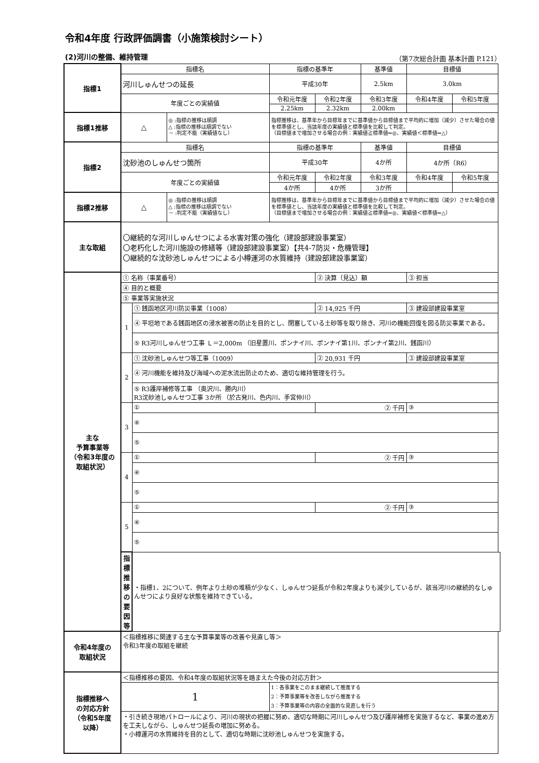令和4年度 行政評価調書（小施策検討シート）
(2)河川の整備、維持管理 （第7次総合計画 基本計画 P.121）
| 指標1 | 指標名 | | | 指標の基準年 | | 基準値 | 目標値 | |
| | 河川しゅんせつの延長 | | | 平成30年 | | 2.5km | 3.0km | |
| | 年度ごとの実績値 | | | 令和元年度 | 令和2年度 | 令和3年度 | 令和4年度 | 令和5年度 |
| | | | | 2.25km | 2.32km | 2.00km | | |
| 指標1推移 | △ | | ◎ :指標の推移は順調 △ :指標の推移は順調でない － :判定不能（実績値なし） | 指標推移は、基準年から目標年までに基準値から目標値まで平均的に増加（減少）させた場合の値を標準値とし、当該年度の実績値と標準値を比較して判定。 （目標値まで増加させる場合の例：実績値≧標準値⇒◎、実績値＜標準値⇒△） | | | | |
| 指標2 | 指標名 | | | 指標の基準年 | | 基準値 | 目標値 | |
| | 沈砂池のしゅんせつ箇所 | | | 平成30年 | | 4か所 | 4か所（R6） | |
| | 年度ごとの実績値 | | | 令和元年度 | 令和2年度 | 令和3年度 | 令和4年度 | 令和5年度 |
| | | | | 4か所 | 4か所 | 3か所 | | |
| 指標2推移 | △ | | ◎ :指標の推移は順調 △ :指標の推移は順調でない － :判定不能（実績値なし） | 指標推移は、基準年から目標年までに基準値から目標値まで平均的に増加（減少）させた場合の値を標準値とし、当該年度の実績値と標準値を比較して判定。 （目標値まで増加させる場合の例：実績値≧標準値⇒◎、実績値＜標準値⇒△） | | | | |
| 主な取組 | 〇継続的な河川しゅんせつによる水害対策の強化（建設部建設事業室） 〇老朽化した河川施設の修繕等（建設部建設事業室）【共4-7防災・危機管理】 〇継続的な沈砂池しゅんせつによる小樽運河の水質維持（建設部建設事業室） | | | | | | | |
| 主な 予算事業等 （令和3年度の 取組状況） | ① 名称（事業番号） | | | | ② 決算（見込）額 | | ③ 担当 | |
| | ④ 目的と概要 | | | | | | | |
| | ⑤ 事業等実施状況 | | | | | | | |
| | 1 | ① 銭函地区河川防災事業（1008） | | | ② 14,925 千円 | | ③ 建設部建設事業室 | |
| | | ④ 平坦地である銭函地区の浸水被害の防止を目的とし、閉塞している土砂等を取り除き、河川の機能回復を図る防災事業である。 | | | | | | |
| | | ⑤ R3河川しゅんせつ工事 Ｌ＝2,000m （旧星置川、ポンナイ川、ポンナイ第1川、ポンナイ第2川、銭函川） | | | | | | |
| | 2 | ① 沈砂池しゅんせつ等工事（1009） | | | ② 20,931 千円 | | ③ 建設部建設事業室 | |
| | | ④ 河川機能を維持及び海域への泥水流出防止のため、適切な維持管理を行う。 | | | | | | |
| | | ⑤ R3護岸補修等工事 （奥沢川、勝内川） R3沈砂池しゅんせつ工事 3か所 （於古発川、色内川、手宮仲川） | | | | | | |
| | 3 | ① | | | ② 千円 | | ③ | |
| | | ④ | | | | | | |
| | | ⑤ | | | | | | |
| | 4 | ① | | | ② 千円 | | ③ | |
| | | ④ | | | | | | |
| | | ⑤ | | | | | | |
| | 5 | ① | | | ② 千円 | | ③ | |
| | | ④ | | | | | | |
| | | ⑤ | | | | | | |
| | 指標推移 の要因等 | ・指標1、2について、例年より土砂の堆積が少なく、しゅんせつ延長が令和2年度よりも減少しているが、該当河川の継続的なしゅんせつにより良好な状態を維持できている。 | | | | | | |
| 令和4年度の 取組状況 | ＜指標推移に関連する主な予算事業等の改善や見直し等＞ 令和3年度の取組を継続 | | | | | | | |
| 指標推移へ の対応方針 （令和5年度 以降） | ＜指標推移の要因、令和4年度の取組状況等を踏まえた今後の対応方針＞ | | | | | | | |
| | 1 | | | 1：各事業をこのまま継続して推進する 2：予算事業等を改善しながら推進する 3：予算事業等の内容の全面的な見直しを行う | | | | |
| | ・引き続き現地パトロールにより、河川の現状の把握に努め、適切な時期に河川しゅんせつ及び護岸補修を実施するなど、事業の進め方を工夫しながら、しゅんせつ延長の増加に努める。 ・小樽運河の水質維持を目的として、適切な時期に沈砂池しゅんせつを実施する。 | | | | | | | |